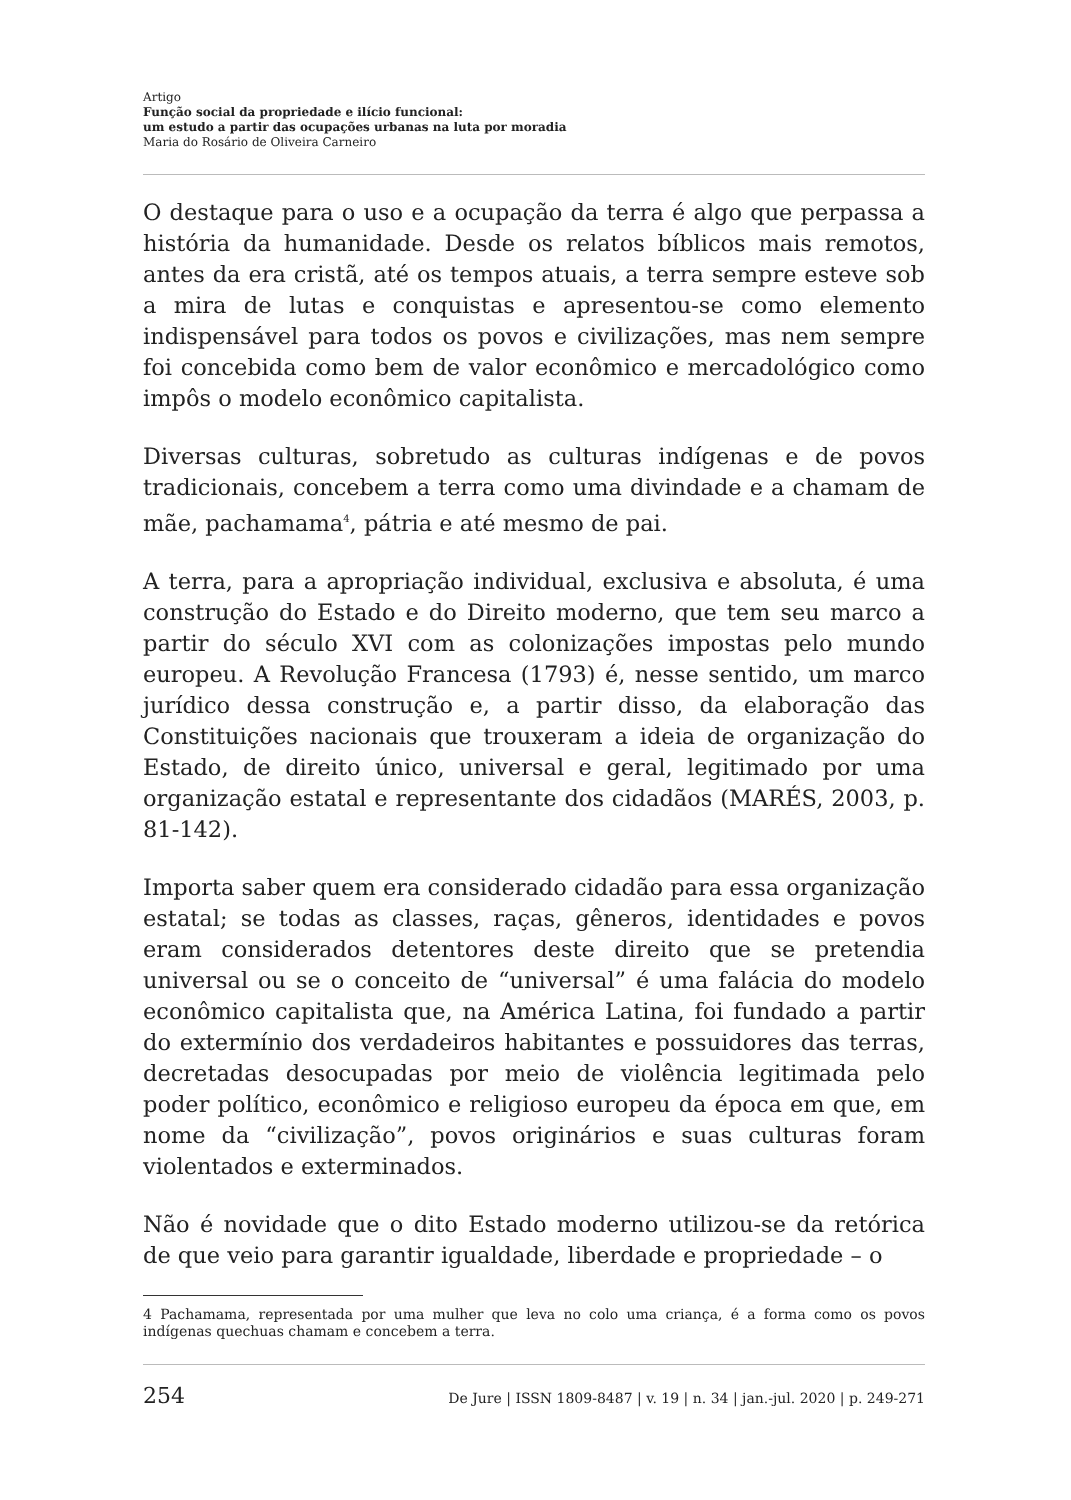Artigo
Função social da propriedade e ilício funcional:
um estudo a partir das ocupações urbanas na luta por moradia
Maria do Rosário de Oliveira Carneiro
O destaque para o uso e a ocupação da terra é algo que perpassa a história da humanidade. Desde os relatos bíblicos mais remotos, antes da era cristã, até os tempos atuais, a terra sempre esteve sob a mira de lutas e conquistas e apresentou-se como elemento indispensável para todos os povos e civilizações, mas nem sempre foi concebida como bem de valor econômico e mercadológico como impôs o modelo econômico capitalista.
Diversas culturas, sobretudo as culturas indígenas e de povos tradicionais, concebem a terra como uma divindade e a chamam de mãe, pachamama<sup>4</sup>, pátria e até mesmo de pai.
A terra, para a apropriação individual, exclusiva e absoluta, é uma construção do Estado e do Direito moderno, que tem seu marco a partir do século XVI com as colonizações impostas pelo mundo europeu. A Revolução Francesa (1793) é, nesse sentido, um marco jurídico dessa construção e, a partir disso, da elaboração das Constituições nacionais que trouxeram a ideia de organização do Estado, de direito único, universal e geral, legitimado por uma organização estatal e representante dos cidadãos (MARÉS, 2003, p. 81-142).
Importa saber quem era considerado cidadão para essa organização estatal; se todas as classes, raças, gêneros, identidades e povos eram considerados detentores deste direito que se pretendia universal ou se o conceito de “universal” é uma falácia do modelo econômico capitalista que, na América Latina, foi fundado a partir do extermínio dos verdadeiros habitantes e possuidores das terras, decretadas desocupadas por meio de violência legitimada pelo poder político, econômico e religioso europeu da época em que, em nome da “civilização”, povos originários e suas culturas foram violentados e exterminados.
Não é novidade que o dito Estado moderno utilizou-se da retórica de que veio para garantir igualdade, liberdade e propriedade – o
4 Pachamama, representada por uma mulher que leva no colo uma criança, é a forma como os povos indígenas quechuas chamam e concebem a terra.
254 De Jure | ISSN 1809-8487 | v. 19 | n. 34 | jan.-jul. 2020 | p. 249-271